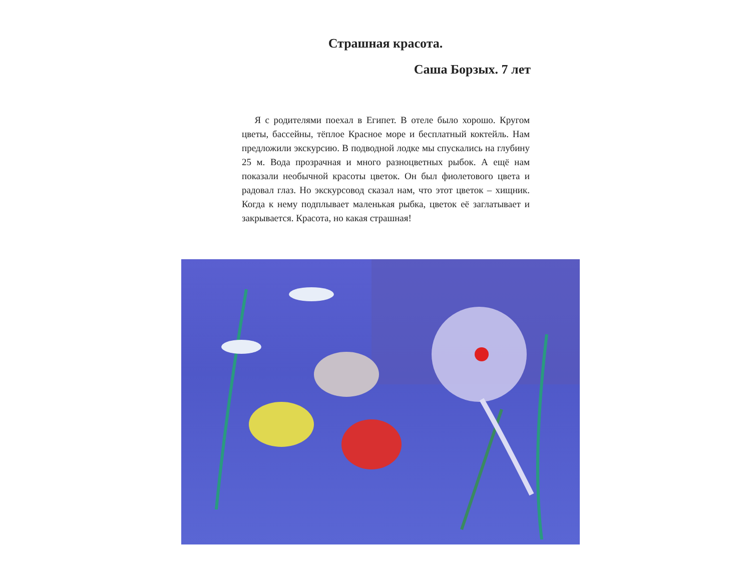Страшная красота.
Саша Борзых. 7 лет
Я с родителями поехал в Египет. В отеле было хорошо. Кругом цветы, бассейны, тёплое Красное море и бесплатный коктейль. Нам предложили экскурсию. В подводной лодке мы спускались на глубину 25 м. Вода прозрачная и много разноцветных рыбок. А ещё нам показали необычной красоты цветок. Он был фиолетового цвета и радовал глаз. Но экскурсовод сказал нам, что этот цветок – хищник. Когда к нему подплывает маленькая рыбка, цветок её заглатывает и закрывается. Красота, но какая страшная!